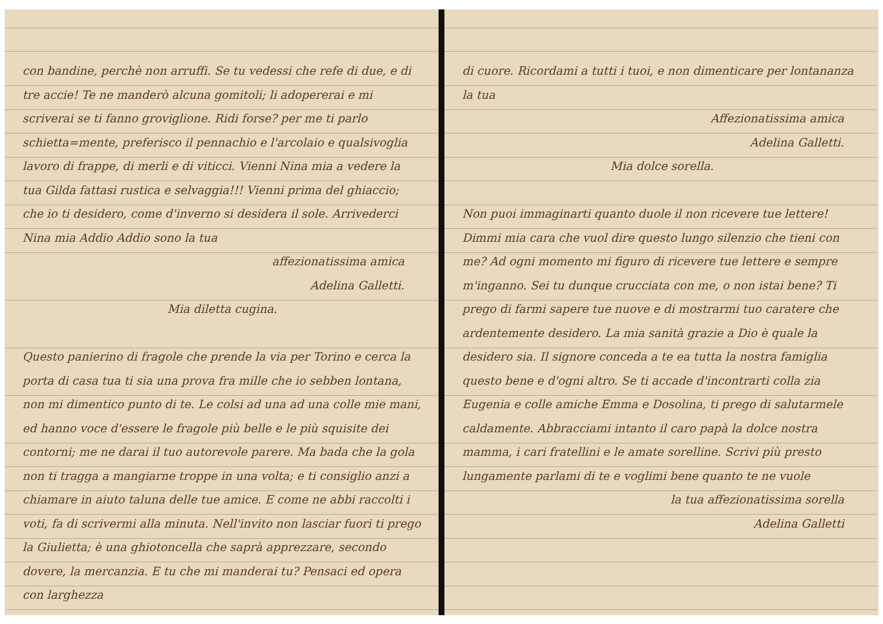con bandine, perchè non arruffi. Se tu vedessi che refe di due, e di tre accie! Te ne manderò alcuna gomitoli; li adopererai e mi scriverai se ti fanno groviglione. Ridi forse? per me ti parlo schietta=mente, preferisco il pennachio e l'arcolaio e qualsivoglia lavoro di frappe, di merli e di viticci. Vienni Nina mia a vedere la tua Gilda fattasi rustica e selvaggia!!! Vienni prima del ghiaccio; che io ti desidero, come d'inverno si desidera il sole. Arrivederci Nina mia Addio Addio sono la tua
affezionatissima amica
Adelina Galletti.
Mia diletta cugina.
Questo panierino di fragole che prende la via per Torino e cerca la porta di casa tua ti sia una prova fra mille che io sebben lontana, non mi dimentico punto di te. Le colsi ad una ad una colle mie mani, ed hanno voce d'essere le fragole più belle e le più squisite dei contorni; me ne darai il tuo autorevole parere. Ma bada che la gola non ti tragga a mangiarne troppe in una volta; e ti consiglio anzi a chiamare in aiuto taluna delle tue amice. E come ne abbi raccolti i voti, fa di scrivermi alla minuta. Nell'invito non lasciar fuori ti prego la Giulietta; è una ghiotoncella che saprà apprezzare, secondo dovere, la mercanzia. E tu che mi manderai tu? Pensaci ed opera con larghezza
di cuore. Ricordami a tutti i tuoi, e non dimenticare per lontananza la tua
Affezionatissima amica
Adelina Galletti.
Mia dolce sorella.
Non puoi immaginarti quanto duole il non ricevere tue lettere! Dimmi mia cara che vuol dire questo lungo silenzio che tieni con me? Ad ogni momento mi figuro di ricevere tue lettere e sempre m'inganno. Sei tu dunque crucciata con me, o non istai bene? Ti prego di farmi sapere tue nuove e di mostrarmi tuo caratere che ardentemente desidero. La mia sanità grazie a Dio è quale la desidero sia. Il signore conceda a te ea tutta la nostra famiglia questo bene e d'ogni altro. Se ti accade d'incontrarti colla zia Eugenia e colle amiche Emma e Dosolina, ti prego di salutarmele caldamente. Abbracciami intanto il caro papà la dolce nostra mamma, i cari fratellini e le amate sorelline. Scrivi più presto lungamente parlami di te e voglimi bene quanto te ne vuole
la tua affezionatissima sorella
Adelina Galletti